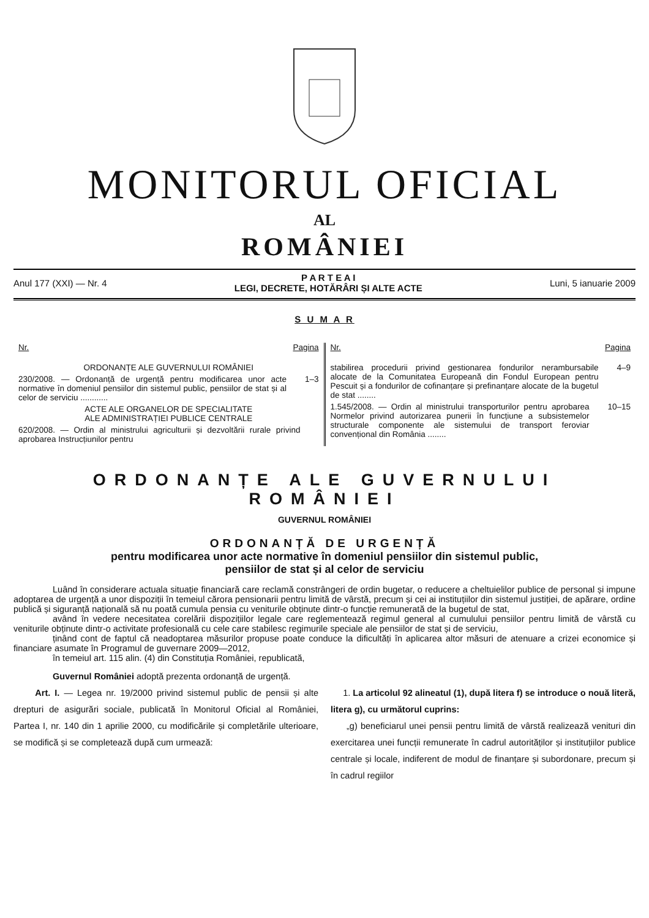MONITORUL OFICIAL
AL
ROMÂNIEI
Anul 177 (XXI) — Nr. 4 P A R T E A I
LEGI, DECRETE, HOTĂRÂRI ȘI ALTE ACTE Luni, 5 ianuarie 2009
S U M A R
Nr. Pagina
ORDONANȚE ALE GUVERNULUI ROMÂNIEI
230/2008. — Ordonanță de urgență pentru modificarea unor acte normative în domeniul pensiilor din sistemul public, pensiilor de stat și al celor de serviciu ............ 1–3
ACTE ALE ORGANELOR DE SPECIALITATE
ALE ADMINISTRAȚIEI PUBLICE CENTRALE
620/2008. — Ordin al ministrului agriculturii și dezvoltării rurale privind aprobarea Instrucțiunilor pentru
Nr. Pagina
stabilirea procedurii privind gestionarea fondurilor nerambursabile alocate de la Comunitatea Europeană din Fondul European pentru Pescuit și a fondurilor de cofinanțare și prefinanțare alocate de la bugetul de stat ........ 4–9
1.545/2008. — Ordin al ministrului transporturilor pentru aprobarea Normelor privind autorizarea punerii în funcțiune a subsistemelor structurale componente ale sistemului de transport feroviar convențional din România ........ 10–15
ORDONANȚE ALE GUVERNULUI ROMÂNIEI
GUVERNUL ROMÂNIEI
ORDONANȚĂ DE URGENȚĂ
pentru modificarea unor acte normative în domeniul pensiilor din sistemul public,
pensiilor de stat și al celor de serviciu
Luând în considerare actuala situație financiară care reclamă constrângeri de ordin bugetar, o reducere a cheltuielilor publice de personal și impune adoptarea de urgență a unor dispoziții în temeiul cărora pensionarii pentru limită de vârstă, precum și cei ai instituțiilor din sistemul justiției, de apărare, ordine publică și siguranță națională să nu poată cumula pensia cu veniturile obținute dintr-o funcție remunerată de la bugetul de stat,
având în vedere necesitatea corelării dispozițiilor legale care reglementează regimul general al cumulului pensiilor pentru limită de vârstă cu veniturile obținute dintr-o activitate profesională cu cele care stabilesc regimurile speciale ale pensiilor de stat și de serviciu,
ținând cont de faptul că neadoptarea măsurilor propuse poate conduce la dificultăți în aplicarea altor măsuri de atenuare a crizei economice și financiare asumate în Programul de guvernare 2009—2012,
în temeiul art. 115 alin. (4) din Constituția României, republicată,
Guvernul României adoptă prezenta ordonanță de urgență.
Art. I. — Legea nr. 19/2000 privind sistemul public de pensii și alte drepturi de asigurări sociale, publicată în Monitorul Oficial al României, Partea I, nr. 140 din 1 aprilie 2000, cu modificările și completările ulterioare, se modifică și se completează după cum urmează:
1. La articolul 92 alineatul (1), după litera f) se introduce o nouă literă, litera g), cu următorul cuprins:
„g) beneficiarul unei pensii pentru limită de vârstă realizează venituri din exercitarea unei funcții remunerate în cadrul autorităților și instituțiilor publice centrale și locale, indiferent de modul de finanțare și subordonare, precum și în cadrul regiilor